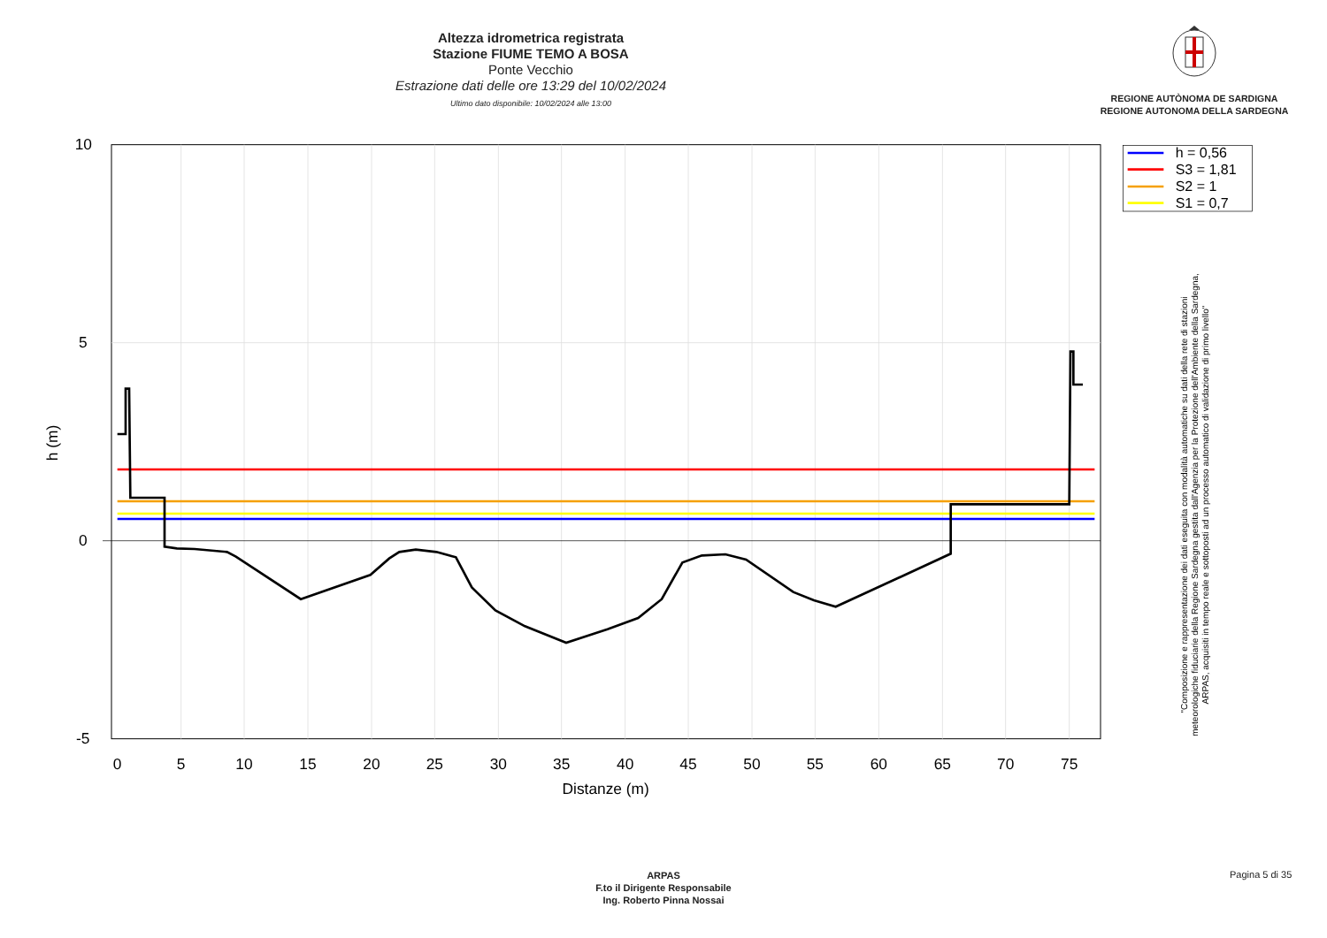Altezza idrometrica registrata
Stazione FIUME TEMO A BOSA
Ponte Vecchio
Estrazione dati delle ore 13:29 del 10/02/2024
Ultimo dato disponibile: 10/02/2024 alle 13:00
REGIONE AUTÒNOMA DE SARDIGNA
REGIONE AUTONOMA DELLA SARDEGNA
0
5
10
15
20
25
30
35
40
45
50
55
60
65
70
75
Distanze (m)
10
5
0
-5
h (m)
h = 0,56
S3 = 1,81
S2 = 1
S1 = 0,7
"Composizione e rappresentazione dei dati eseguita con modalità automatiche su dati della rete di stazioni
meteorologiche fiduciarie della Regione Sardegna gestita dall'Agenzia per la Protezione dell'Ambiente della Sardegna,
ARPAS, acquisiti in tempo reale e sottoposti ad un processo automatico di validazione di primo livello"
ARPAS
F.to il Dirigente Responsabile
Ing. Roberto Pinna Nossai
Pagina 5 di 35